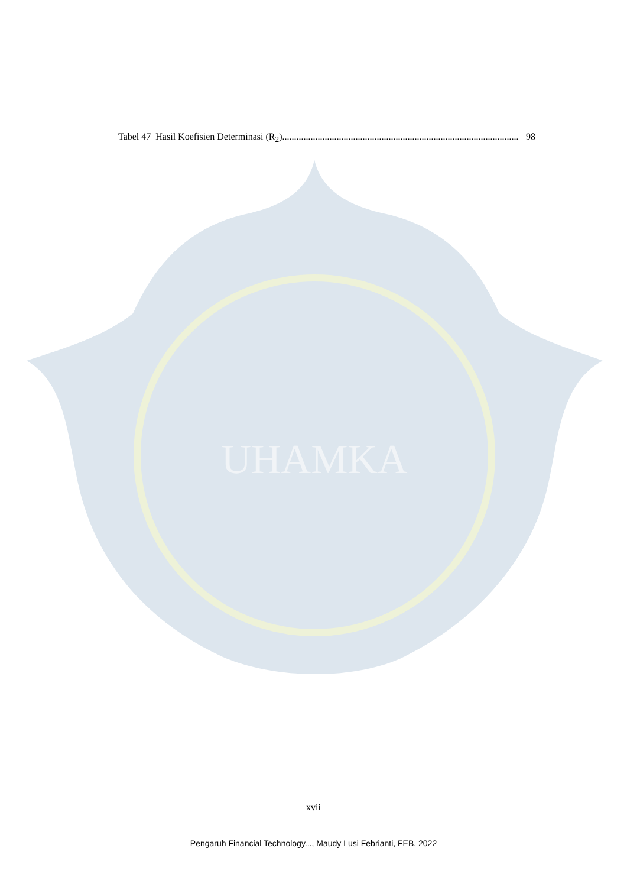UHAMKA
Tabel 47 Hasil Koefisien Determinasi (R<sub>2</sub>) .................................................................................................... 98
xvii
Pengaruh Financial Technology..., Maudy Lusi Febrianti, FEB, 2022